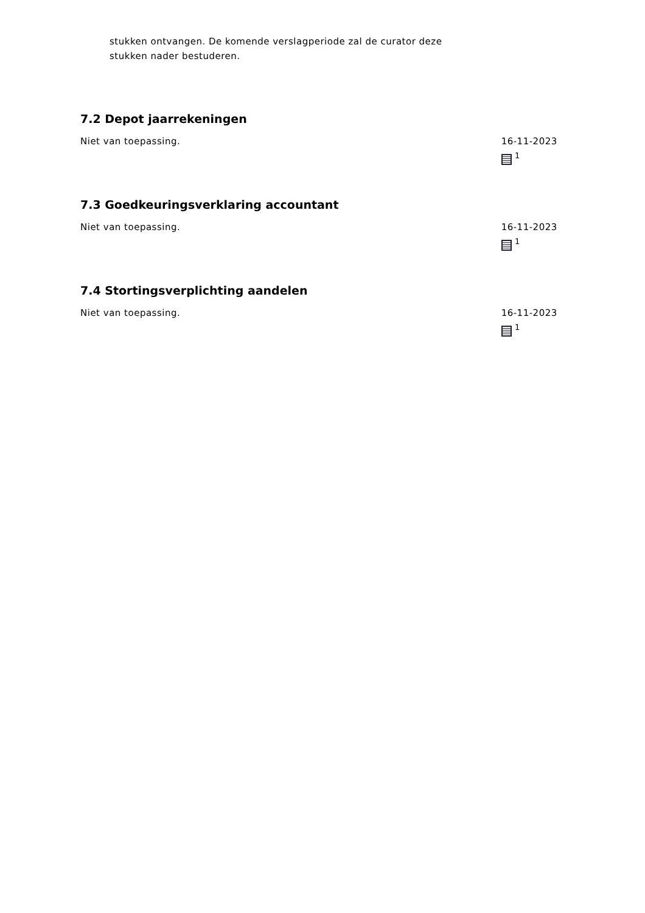stukken ontvangen. De komende verslagperiode zal de curator deze
stukken nader bestuderen.
7.2 Depot jaarrekeningen
Niet van toepassing. 16-11-2023
<sup>1</sup>
7.3 Goedkeuringsverklaring accountant
Niet van toepassing. 16-11-2023
<sup>1</sup>
7.4 Stortingsverplichting aandelen
Niet van toepassing. 16-11-2023
<sup>1</sup>